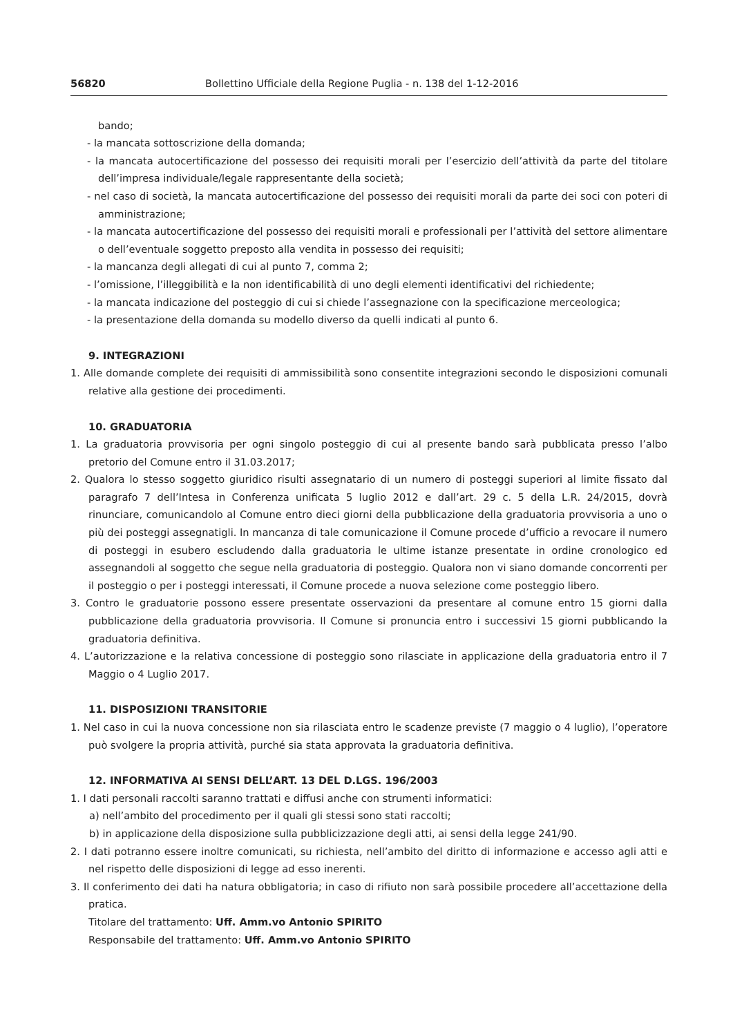56820 Bollettino Ufficiale della Regione Puglia - n. 138 del 1-12-2016
bando;
- la mancata sottoscrizione della domanda;
- la mancata autocertificazione del possesso dei requisiti morali per l’esercizio dell’attività da parte del titolare dell’impresa individuale/legale rappresentante della società;
- nel caso di società, la mancata autocertificazione del possesso dei requisiti morali da parte dei soci con poteri di amministrazione;
- la mancata autocertificazione del possesso dei requisiti morali e professionali per l’attività del settore alimentare o dell’eventuale soggetto preposto alla vendita in possesso dei requisiti;
- la mancanza degli allegati di cui al punto 7, comma 2;
- l’omissione, l’illeggibilità e la non identificabilità di uno degli elementi identificativi del richiedente;
- la mancata indicazione del posteggio di cui si chiede l’assegnazione con la specificazione merceologica;
- la presentazione della domanda su modello diverso da quelli indicati al punto 6.
9. INTEGRAZIONI
1. Alle domande complete dei requisiti di ammissibilità sono consentite integrazioni secondo le disposizioni comunali relative alla gestione dei procedimenti.
10. GRADUATORIA
1. La graduatoria provvisoria per ogni singolo posteggio di cui al presente bando sarà pubblicata presso l’albo pretorio del Comune entro il 31.03.2017;
2. Qualora lo stesso soggetto giuridico risulti assegnatario di un numero di posteggi superiori al limite fissato dal paragrafo 7 dell’Intesa in Conferenza unificata 5 luglio 2012 e dall’art. 29 c. 5 della L.R. 24/2015, dovrà rinunciare, comunicandolo al Comune entro dieci giorni della pubblicazione della graduatoria provvisoria a uno o più dei posteggi assegnatigli. In mancanza di tale comunicazione il Comune procede d’ufficio a revocare il numero di posteggi in esubero escludendo dalla graduatoria le ultime istanze presentate in ordine cronologico ed assegnandoli al soggetto che segue nella graduatoria di posteggio. Qualora non vi siano domande concorrenti per il posteggio o per i posteggi interessati, il Comune procede a nuova selezione come posteggio libero.
3. Contro le graduatorie possono essere presentate osservazioni da presentare al comune entro 15 giorni dalla pubblicazione della graduatoria provvisoria. Il Comune si pronuncia entro i successivi 15 giorni pubblicando la graduatoria definitiva.
4. L’autorizzazione e la relativa concessione di posteggio sono rilasciate in applicazione della graduatoria entro il 7 Maggio o 4 Luglio 2017.
11. DISPOSIZIONI TRANSITORIE
1. Nel caso in cui la nuova concessione non sia rilasciata entro le scadenze previste (7 maggio o 4 luglio), l’operatore può svolgere la propria attività, purché sia stata approvata la graduatoria definitiva.
12. INFORMATIVA AI SENSI DELL’ART. 13 DEL D.LGS. 196/2003
1. I dati personali raccolti saranno trattati e diffusi anche con strumenti informatici:
a) nell’ambito del procedimento per il quali gli stessi sono stati raccolti;
b) in applicazione della disposizione sulla pubblicizzazione degli atti, ai sensi della legge 241/90.
2. I dati potranno essere inoltre comunicati, su richiesta, nell’ambito del diritto di informazione e accesso agli atti e nel rispetto delle disposizioni di legge ad esso inerenti.
3. Il conferimento dei dati ha natura obbligatoria; in caso di rifiuto non sarà possibile procedere all’accettazione della pratica.
Titolare del trattamento: Uff. Amm.vo Antonio SPIRITO
Responsabile del trattamento: Uff. Amm.vo Antonio SPIRITO